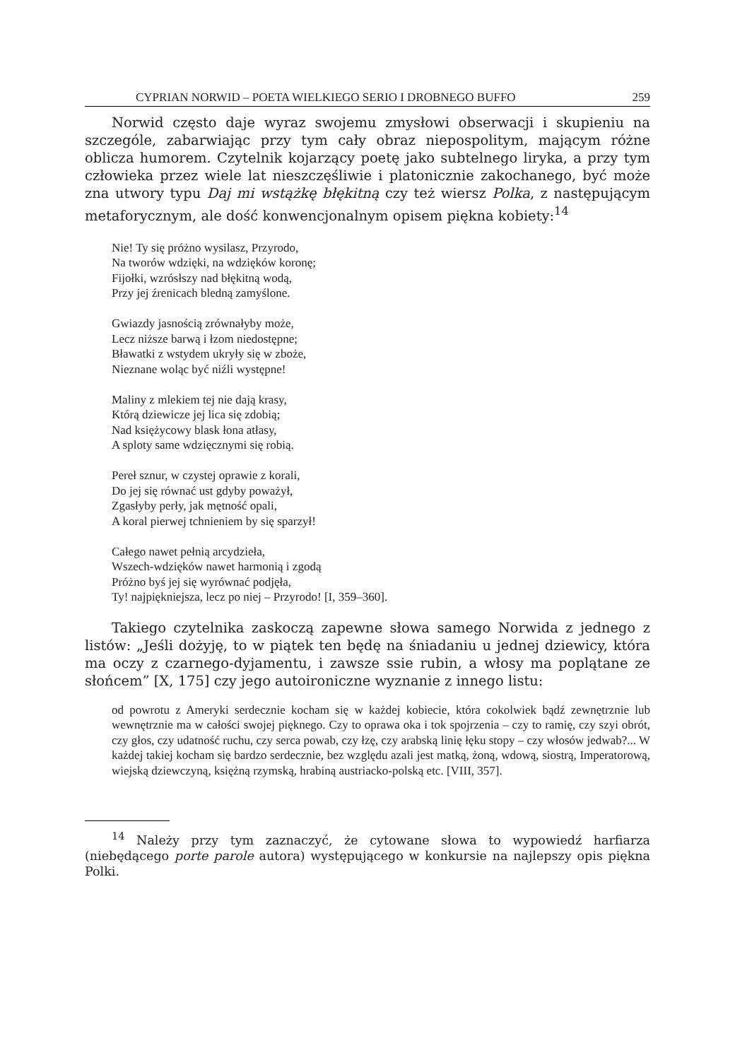CYPRIAN NORWID – POETA WIELKIEGO SERIO I DROBNEGO BUFFO 259
Norwid często daje wyraz swojemu zmysłowi obserwacji i skupieniu na szczególe, zabarwiając przy tym cały obraz niepospolitym, mającym różne oblicza humorem. Czytelnik kojarzący poetę jako subtelnego liryka, a przy tym człowieka przez wiele lat nieszczęśliwie i platonicznie zakochanego, być może zna utwory typu Daj mi wstążkę błękitną czy też wiersz Polka, z następującym metaforycznym, ale dość konwencjonalnym opisem piękna kobiety:<sup>14</sup>
Nie! Ty się próżno wysilasz, Przyrodo,
Na tworów wdzięki, na wdzięków koronę;
Fijołki, wzrósłszy nad błękitną wodą,
Przy jej źrenicach bledną zamyślone.
Gwiazdy jasnością zrównałyby może,
Lecz niższe barwą i łzom niedostępne;
Bławatki z wstydem ukryły się w zboże,
Nieznane woląc być niźli występne!
Maliny z mlekiem tej nie dają krasy,
Którą dziewicze jej lica się zdobią;
Nad księżycowy blask łona atłasy,
A sploty same wdzięcznymi się robią.
Pereł sznur, w czystej oprawie z korali,
Do jej się równać ust gdyby poważył,
Zgasłyby perły, jak mętność opali,
A koral pierwej tchnieniem by się sparzył!
Całego nawet pełnią arcydzieła,
Wszech-wdzięków nawet harmonią i zgodą
Próżno byś jej się wyrównać podjęła,
Ty! najpiękniejsza, lecz po niej – Przyrodo! [I, 359–360].
Takiego czytelnika zaskoczą zapewne słowa samego Norwida z jednego z listów: „Jeśli dożyję, to w piątek ten będę na śniadaniu u jednej dziewicy, która ma oczy z czarnego-dyjamentu, i zawsze ssie rubin, a włosy ma poplątane ze słońcem” [X, 175] czy jego autoironiczne wyznanie z innego listu:
od powrotu z Ameryki serdecznie kocham się w każdej kobiecie, która cokolwiek bądź zewnętrznie lub wewnętrznie ma w całości swojej pięknego. Czy to oprawa oka i tok spojrzenia – czy to ramię, czy szyi obrót, czy głos, czy udatność ruchu, czy serca powab, czy łzę, czy arabską linię łęku stopy – czy włosów jedwab?... W każdej takiej kocham się bardzo serdecznie, bez względu azali jest matką, żoną, wdową, siostrą, Imperatorową, wiejską dziewczyną, księżną rzymską, hrabiną austriacko-polską etc. [VIII, 357].
<sup>14</sup> Należy przy tym zaznaczyć, że cytowane słowa to wypowiedź harfiarza (niebędącego porte parole autora) występującego w konkursie na najlepszy opis piękna Polki.